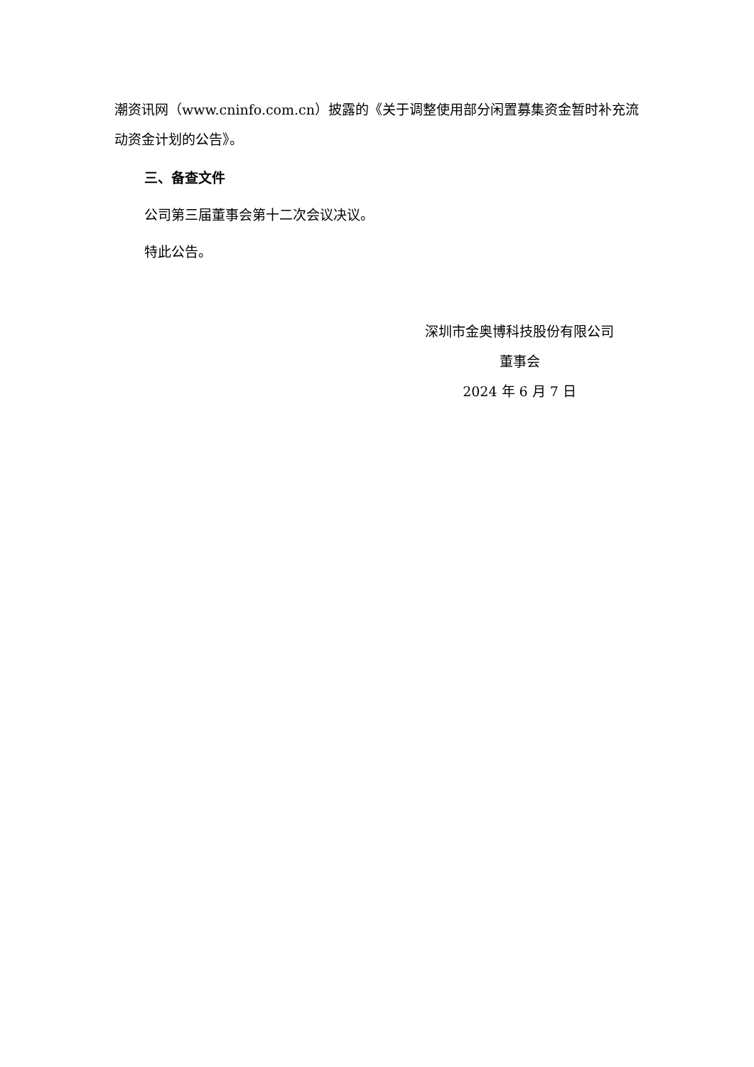潮资讯网（www.cninfo.com.cn）披露的《关于调整使用部分闲置募集资金暂时补充流动资金计划的公告》。
三、备查文件
公司第三届董事会第十二次会议决议。
特此公告。
深圳市金奥博科技股份有限公司
董事会
2024 年 6 月 7 日